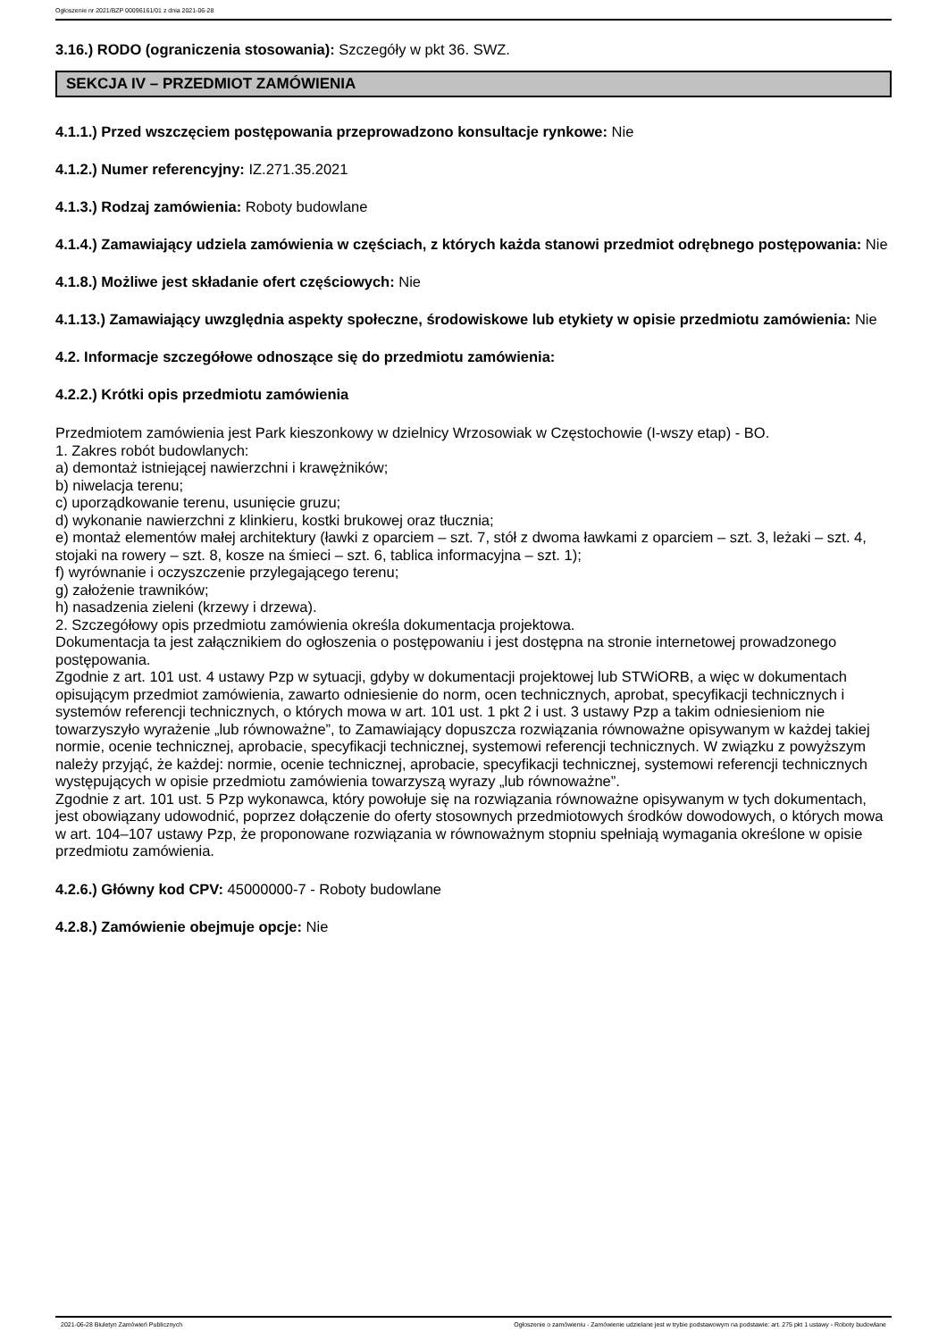Ogłoszenie nr 2021/BZP 00096161/01 z dnia 2021-06-28
3.16.) RODO (ograniczenia stosowania): Szczegóły w pkt 36. SWZ.
SEKCJA IV – PRZEDMIOT ZAMÓWIENIA
4.1.1.) Przed wszczęciem postępowania przeprowadzono konsultacje rynkowe: Nie
4.1.2.) Numer referencyjny: IZ.271.35.2021
4.1.3.) Rodzaj zamówienia: Roboty budowlane
4.1.4.) Zamawiający udziela zamówienia w częściach, z których każda stanowi przedmiot odrębnego postępowania: Nie
4.1.8.) Możliwe jest składanie ofert częściowych: Nie
4.1.13.) Zamawiający uwzględnia aspekty społeczne, środowiskowe lub etykiety w opisie przedmiotu zamówienia: Nie
4.2. Informacje szczegółowe odnoszące się do przedmiotu zamówienia:
4.2.2.) Krótki opis przedmiotu zamówienia
Przedmiotem zamówienia jest Park kieszonkowy w dzielnicy Wrzosowiak w Częstochowie (I-wszy etap) - BO.
1. Zakres robót budowlanych:
a) demontaż istniejącej nawierzchni i krawężników;
b) niwelacja terenu;
c) uporządkowanie terenu, usunięcie gruzu;
d) wykonanie nawierzchni z klinkieru, kostki brukowej oraz tłucznia;
e) montaż elementów małej architektury (ławki z oparciem – szt. 7, stół z dwoma ławkami z oparciem – szt. 3, leżaki – szt. 4, stojaki na rowery – szt. 8, kosze na śmieci – szt. 6, tablica informacyjna – szt. 1);
f) wyrównanie i oczyszczenie przylegającego terenu;
g) założenie trawników;
h) nasadzenia zieleni (krzewy i drzewa).
2. Szczegółowy opis przedmiotu zamówienia określa dokumentacja projektowa.
Dokumentacja ta jest załącznikiem do ogłoszenia o postępowaniu i jest dostępna na stronie internetowej prowadzonego postępowania.
Zgodnie z art. 101 ust. 4 ustawy Pzp w sytuacji, gdyby w dokumentacji projektowej lub STWiORB, a więc w dokumentach opisującym przedmiot zamówienia, zawarto odniesienie do norm, ocen technicznych, aprobat, specyfikacji technicznych i systemów referencji technicznych, o których mowa w art. 101 ust. 1 pkt 2 i ust. 3 ustawy Pzp a takim odniesieniom nie towarzyszyło wyrażenie „lub równoważne”, to Zamawiający dopuszcza rozwiązania równoważne opisywanym w każdej takiej normie, ocenie technicznej, aprobacie, specyfikacji technicznej, systemowi referencji technicznych. W związku z powyższym należy przyjąć, że każdej: normie, ocenie technicznej, aprobacie, specyfikacji technicznej, systemowi referencji technicznych występujących w opisie przedmiotu zamówienia towarzyszą wyrazy „lub równoważne”.
Zgodnie z art. 101 ust. 5 Pzp wykonawca, który powołuje się na rozwiązania równoważne opisywanym w tych dokumentach, jest obowiązany udowodnić, poprzez dołączenie do oferty stosownych przedmiotowych środków dowodowych, o których mowa w art. 104–107 ustawy Pzp, że proponowane rozwiązania w równoważnym stopniu spełniają wymagania określone w opisie przedmiotu zamówienia.
4.2.6.) Główny kod CPV: 45000000-7 - Roboty budowlane
4.2.8.) Zamówienie obejmuje opcje: Nie
2021-06-28 Biuletyn Zamówień Publicznych Ogłoszenie o zamówieniu - Zamówienie udzielane jest w trybie podstawowym na podstawie: art. 275 pkt 1 ustawy - Roboty budowlane